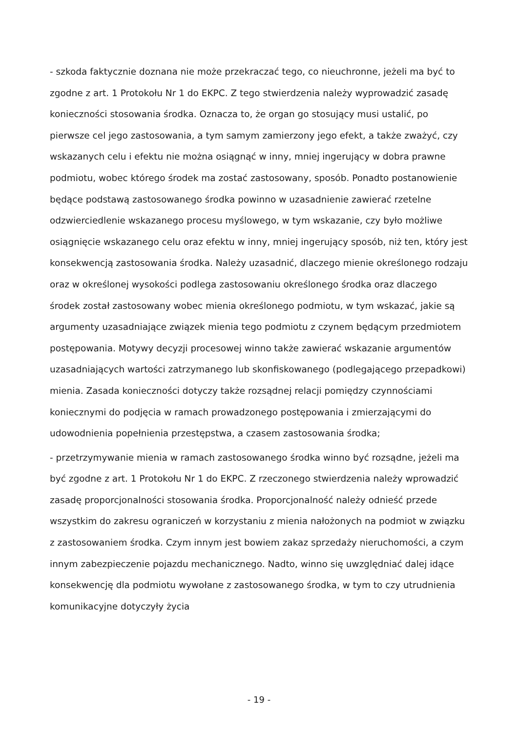- szkoda faktycznie doznana nie może przekraczać tego, co nieuchronne, jeżeli ma być to zgodne z art. 1 Protokołu Nr 1 do EKPC. Z tego stwierdzenia należy wyprowadzić zasadę konieczności stosowania środka. Oznacza to, że organ go stosujący musi ustalić, po pierwsze cel jego zastosowania, a tym samym zamierzony jego efekt, a także zważyć, czy wskazanych celu i efektu nie można osiągnąć w inny, mniej ingerujący w dobra prawne podmiotu, wobec którego środek ma zostać zastosowany, sposób. Ponadto postanowienie będące podstawą zastosowanego środka powinno w uzasadnienie zawierać rzetelne odzwierciedlenie wskazanego procesu myślowego, w tym wskazanie, czy było możliwe osiągnięcie wskazanego celu oraz efektu w inny, mniej ingerujący sposób, niż ten, który jest konsekwencją zastosowania środka. Należy uzasadnić, dlaczego mienie określonego rodzaju oraz w określonej wysokości podlega zastosowaniu określonego środka oraz dlaczego środek został zastosowany wobec mienia określonego podmiotu, w tym wskazać, jakie są argumenty uzasadniające związek mienia tego podmiotu z czynem będącym przedmiotem postępowania. Motywy decyzji procesowej winno także zawierać wskazanie argumentów uzasadniających wartości zatrzymanego lub skonfiskowanego (podlegającego przepadkowi) mienia. Zasada konieczności dotyczy także rozsądnej relacji pomiędzy czynnościami koniecznymi do podjęcia w ramach prowadzonego postępowania i zmierzającymi do udowodnienia popełnienia przestępstwa, a czasem zastosowania środka;
- przetrzymywanie mienia w ramach zastosowanego środka winno być rozsądne, jeżeli ma być zgodne z art. 1 Protokołu Nr 1 do EKPC. Z rzeczonego stwierdzenia należy wprowadzić zasadę proporcjonalności stosowania środka. Proporcjonalność należy odnieść przede wszystkim do zakresu ograniczeń w korzystaniu z mienia nałożonych na podmiot w związku z zastosowaniem środka. Czym innym jest bowiem zakaz sprzedaży nieruchomości, a czym innym zabezpieczenie pojazdu mechanicznego. Nadto, winno się uwzględniać dalej idące konsekwencję dla podmiotu wywołane z zastosowanego środka, w tym to czy utrudnienia komunikacyjne dotyczyły życia
- 19 -